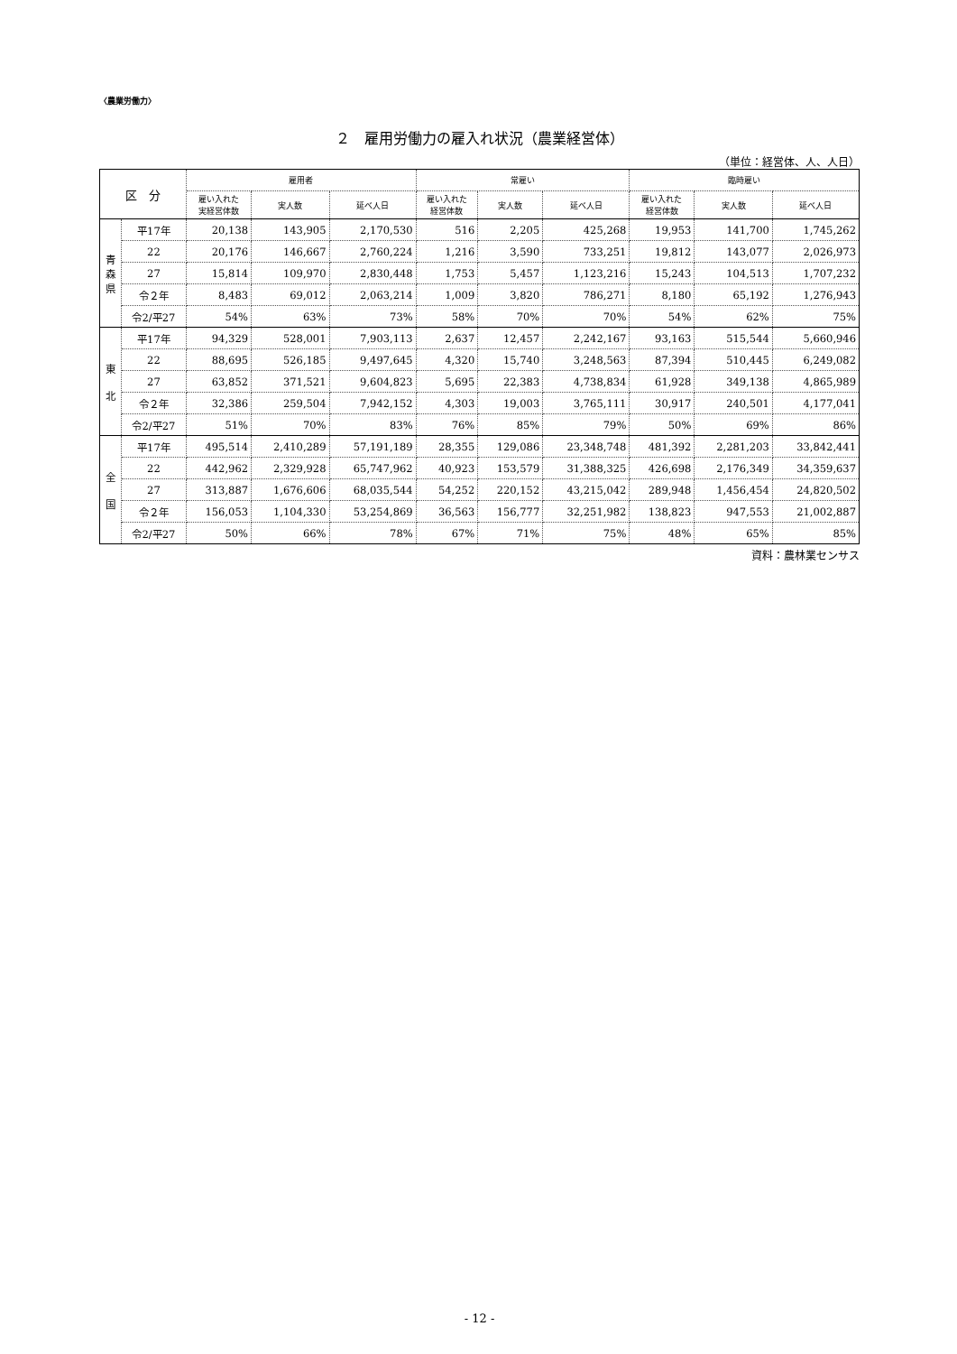〈農業労働力〉
２　雇用労働力の雇入れ状況（農業経営体）
（単位：経営体、人、人日）
| 区 分 | | 雇用者 | | | 常雇い | | | 臨時雇い | | |
| --- | --- | --- | --- | --- | --- | --- | --- | --- | --- | --- |
| | | 雇い入れた 実経営体数 | 実人数 | 延べ人日 | 雇い入れた 経営体数 | 実人数 | 延べ人日 | 雇い入れた 経営体数 | 実人数 | 延べ人日 |
| 青 森 県 | 平17年 | 20,138 | 143,905 | 2,170,530 | 516 | 2,205 | 425,268 | 19,953 | 141,700 | 1,745,262 |
| | 22 | 20,176 | 146,667 | 2,760,224 | 1,216 | 3,590 | 733,251 | 19,812 | 143,077 | 2,026,973 |
| | 27 | 15,814 | 109,970 | 2,830,448 | 1,753 | 5,457 | 1,123,216 | 15,243 | 104,513 | 1,707,232 |
| | 令２年 | 8,483 | 69,012 | 2,063,214 | 1,009 | 3,820 | 786,271 | 8,180 | 65,192 | 1,276,943 |
| | 令2/平27 | 54% | 63% | 73% | 58% | 70% | 70% | 54% | 62% | 75% |
| 東 北 | 平17年 | 94,329 | 528,001 | 7,903,113 | 2,637 | 12,457 | 2,242,167 | 93,163 | 515,544 | 5,660,946 |
| | 22 | 88,695 | 526,185 | 9,497,645 | 4,320 | 15,740 | 3,248,563 | 87,394 | 510,445 | 6,249,082 |
| | 27 | 63,852 | 371,521 | 9,604,823 | 5,695 | 22,383 | 4,738,834 | 61,928 | 349,138 | 4,865,989 |
| | 令２年 | 32,386 | 259,504 | 7,942,152 | 4,303 | 19,003 | 3,765,111 | 30,917 | 240,501 | 4,177,041 |
| | 令2/平27 | 51% | 70% | 83% | 76% | 85% | 79% | 50% | 69% | 86% |
| 全 国 | 平17年 | 495,514 | 2,410,289 | 57,191,189 | 28,355 | 129,086 | 23,348,748 | 481,392 | 2,281,203 | 33,842,441 |
| | 22 | 442,962 | 2,329,928 | 65,747,962 | 40,923 | 153,579 | 31,388,325 | 426,698 | 2,176,349 | 34,359,637 |
| | 27 | 313,887 | 1,676,606 | 68,035,544 | 54,252 | 220,152 | 43,215,042 | 289,948 | 1,456,454 | 24,820,502 |
| | 令２年 | 156,053 | 1,104,330 | 53,254,869 | 36,563 | 156,777 | 32,251,982 | 138,823 | 947,553 | 21,002,887 |
| | 令2/平27 | 50% | 66% | 78% | 67% | 71% | 75% | 48% | 65% | 85% |
資料：農林業センサス
- 12 -